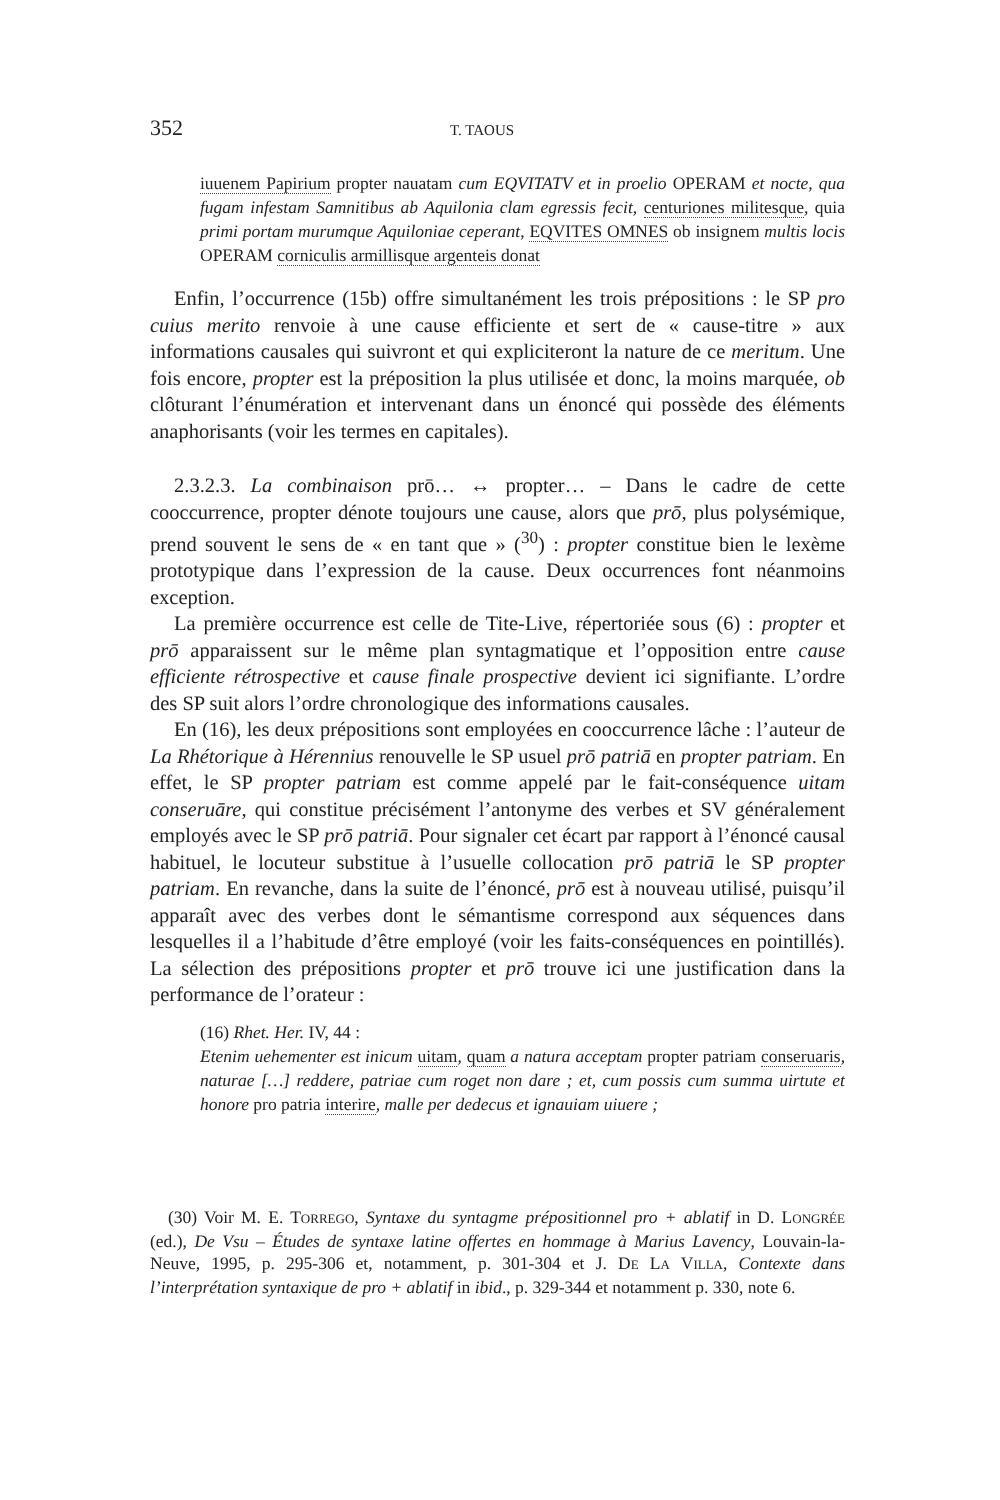352 T. TAOUS
iuuenem Papirium propter nauatam cum EQVITATV et in proelio OPERAM et nocte, qua fugam infestam Samnitibus ab Aquilonia clam egressis fecit, centuriones militesque, quia primi portam murumque Aquiloniae ceperant, EQVITES OMNES ob insignem multis locis OPERAM corniculis armillisque argenteis donat
Enfin, l’occurrence (15b) offre simultanément les trois prépositions : le SP pro cuius merito renvoie à une cause efficiente et sert de « cause-titre » aux informations causales qui suivront et qui expliciteront la nature de ce meritum. Une fois encore, propter est la préposition la plus utilisée et donc, la moins marquée, ob clôturant l’énumération et intervenant dans un énoncé qui possède des éléments anaphorisants (voir les termes en capitales).
2.3.2.3. La combinaison prō… ↔ propter… – Dans le cadre de cette cooccurrence, propter dénote toujours une cause, alors que prō, plus polysémique, prend souvent le sens de « en tant que » (<sup>30</sup>) : propter constitue bien le lexème prototypique dans l’expression de la cause. Deux occurrences font néanmoins exception.
La première occurrence est celle de Tite-Live, répertoriée sous (6) : propter et prō apparaissent sur le même plan syntagmatique et l’opposition entre cause efficiente rétrospective et cause finale prospective devient ici signifiante. L’ordre des SP suit alors l’ordre chronologique des informations causales.
En (16), les deux prépositions sont employées en cooccurrence lâche : l’auteur de La Rhétorique à Hérennius renouvelle le SP usuel prō patriā en propter patriam. En effet, le SP propter patriam est comme appelé par le fait-conséquence uitam conseruāre, qui constitue précisément l’antonyme des verbes et SV généralement employés avec le SP prō patriā. Pour signaler cet écart par rapport à l’énoncé causal habituel, le locuteur substitue à l’usuelle collocation prō patriā le SP propter patriam. En revanche, dans la suite de l’énoncé, prō est à nouveau utilisé, puisqu’il apparaît avec des verbes dont le sémantisme correspond aux séquences dans lesquelles il a l’habitude d’être employé (voir les faits-conséquences en pointillés). La sélection des prépositions propter et prō trouve ici une justification dans la performance de l’orateur :
(16) Rhet. Her. IV, 44 :
Etenim uehementer est inicum uitam, quam a natura acceptam propter patriam conseruaris, naturae […] reddere, patriae cum roget non dare ; et, cum possis cum summa uirtute et honore pro patria interire, malle per dedecus et ignauiam uiuere ;
(30) Voir M. E. TORREGO, Syntaxe du syntagme prépositionnel pro + ablatif in D. LONGRÉE (ed.), De Vsu – Études de syntaxe latine offertes en hommage à Marius Lavency, Louvain-la-Neuve, 1995, p. 295-306 et, notamment, p. 301-304 et J. DE LA VILLA, Contexte dans l’interprétation syntaxique de pro + ablatif in ibid., p. 329-344 et notamment p. 330, note 6.